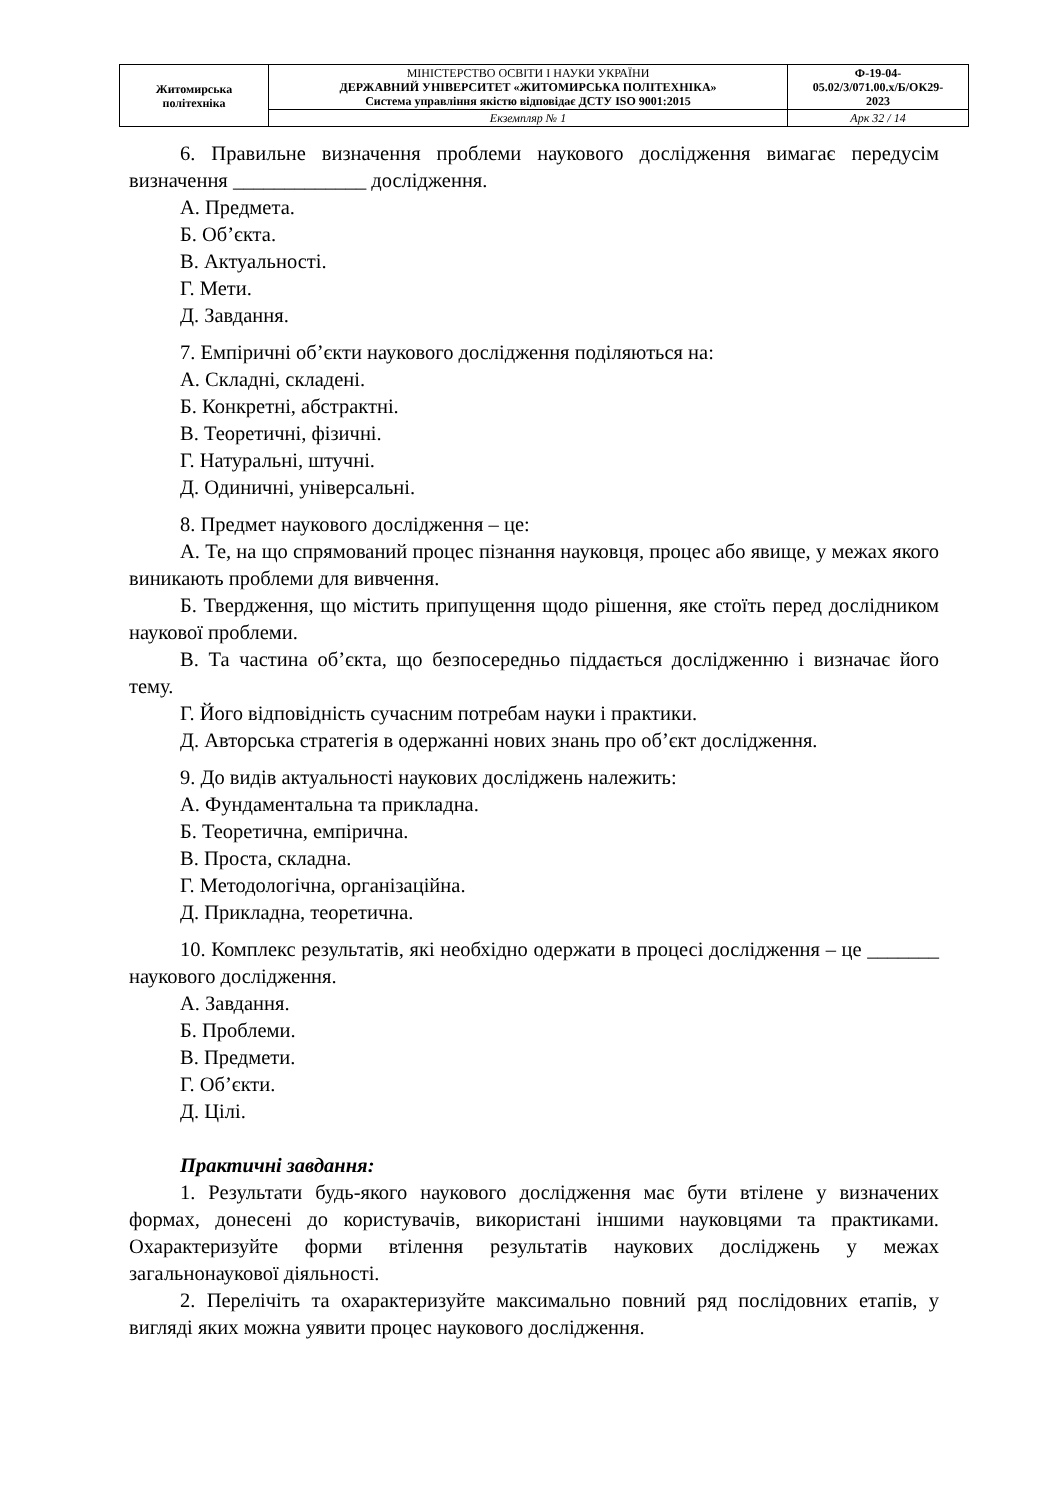| Житомирська політехніка | МІНІСТЕРСТВО ОСВІТИ І НАУКИ УКРАЇНИ ДЕРЖАВНИЙ УНІВЕРСИТЕТ «ЖИТОМИРСЬКА ПОЛІТЕХНІКА» Система управління якістю відповідає ДСТУ ISO 9001:2015 | Ф-19-04- 05.02/3/071.00.х/Б/ОК29- 2023 |
| | Екземпляр № 1 | Арк 32 / 14 |
6. Правильне визначення проблеми наукового дослідження вимагає передусім визначення _____________ дослідження.
А. Предмета.
Б. Об’єкта.
В. Актуальності.
Г. Мети.
Д. Завдання.
7. Емпіричні об’єкти наукового дослідження поділяються на:
А. Складні, складені.
Б. Конкретні, абстрактні.
В. Теоретичні, фізичні.
Г. Натуральні, штучні.
Д. Одиничні, універсальні.
8. Предмет наукового дослідження – це:
А. Те, на що спрямований процес пізнання науковця, процес або явище, у межах якого виникають проблеми для вивчення.
Б. Твердження, що містить припущення щодо рішення, яке стоїть перед дослідником наукової проблеми.
В. Та частина об’єкта, що безпосередньо піддається дослідженню і визначає його тему.
Г. Його відповідність сучасним потребам науки і практики.
Д. Авторська стратегія в одержанні нових знань про об’єкт дослідження.
9. До видів актуальності наукових досліджень належить:
А. Фундаментальна та прикладна.
Б. Теоретична, емпірична.
В. Проста, складна.
Г. Методологічна, організаційна.
Д. Прикладна, теоретична.
10. Комплекс результатів, які необхідно одержати в процесі дослідження – це _______ наукового дослідження.
А. Завдання.
Б. Проблеми.
В. Предмети.
Г. Об’єкти.
Д. Цілі.
Практичні завдання:
1. Результати будь-якого наукового дослідження має бути втілене у визначених формах, донесені до користувачів, використані іншими науковцями та практиками. Охарактеризуйте форми втілення результатів наукових досліджень у межах загальнонаукової діяльності.
2. Перелічіть та охарактеризуйте максимально повний ряд послідовних етапів, у вигляді яких можна уявити процес наукового дослідження.